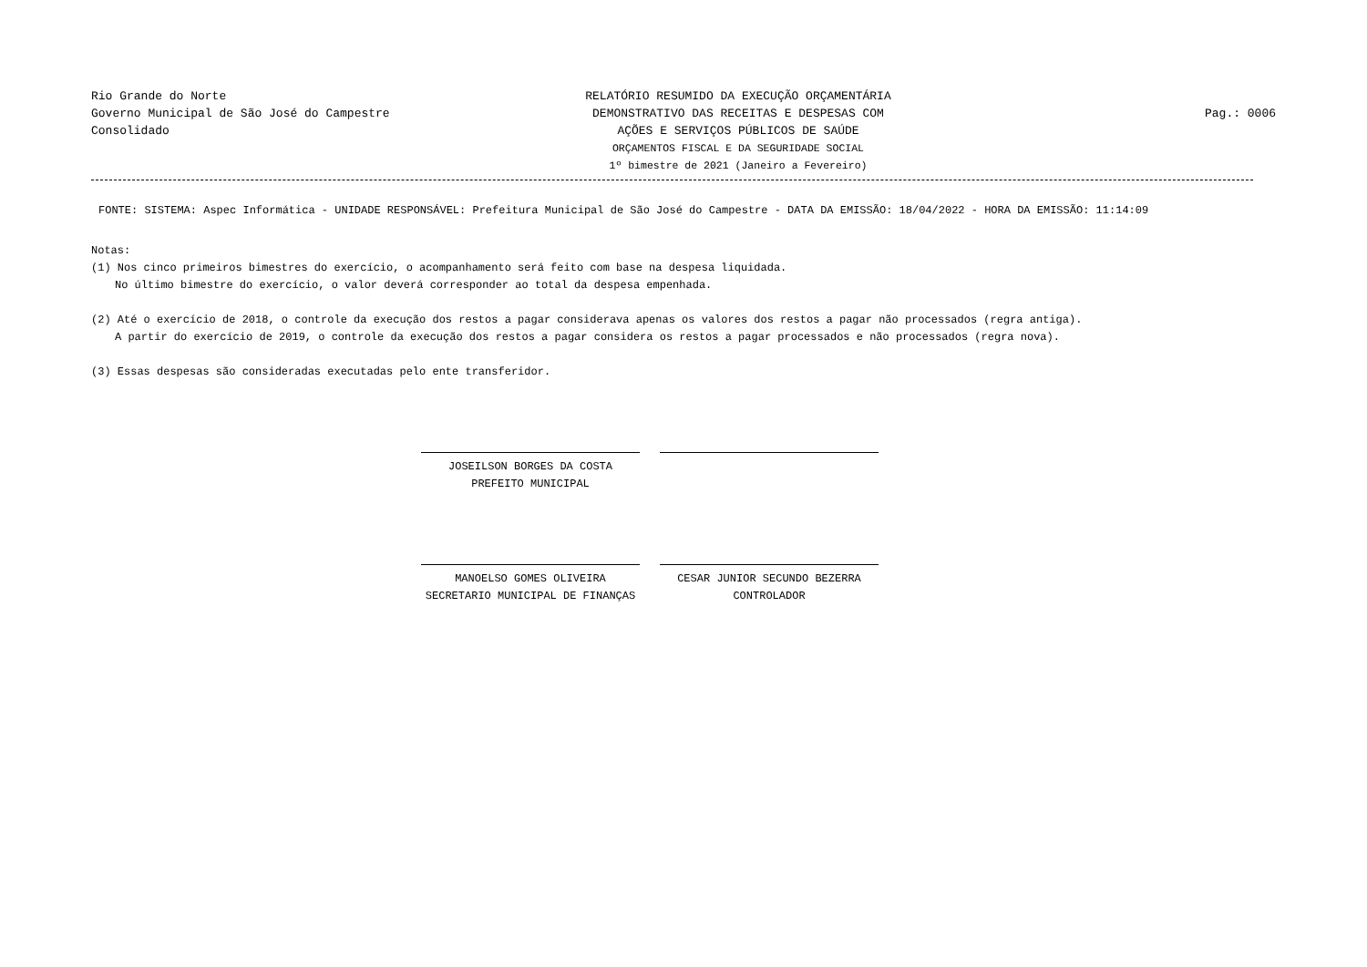Rio Grande do Norte
Governo Municipal de São José do Campestre
Consolidado
RELATÓRIO RESUMIDO DA EXECUÇÃO ORÇAMENTÁRIA
DEMONSTRATIVO DAS RECEITAS E DESPESAS COM
AÇÕES E SERVIÇOS PÚBLICOS DE SAÚDE
ORÇAMENTOS FISCAL E DA SEGURIDADE SOCIAL
1º bimestre de 2021 (Janeiro a Fevereiro)
Pag.: 0006
FONTE: SISTEMA: Aspec Informática - UNIDADE RESPONSÁVEL: Prefeitura Municipal de São José do Campestre - DATA DA EMISSÃO: 18/04/2022 - HORA DA EMISSÃO: 11:14:09
Notas:
(1) Nos cinco primeiros bimestres do exercício, o acompanhamento será feito com base na despesa liquidada.
No último bimestre do exercício, o valor deverá corresponder ao total da despesa empenhada.
(2) Até o exercício de 2018, o controle da execução dos restos a pagar considerava apenas os valores dos restos a pagar não processados (regra antiga).
A partir do exercício de 2019, o controle da execução dos restos a pagar considera os restos a pagar processados e não processados (regra nova).
(3) Essas despesas são consideradas executadas pelo ente transferidor.
JOSEILSON BORGES DA COSTA
PREFEITO MUNICIPAL
MANOELSO GOMES OLIVEIRA
SECRETARIO MUNICIPAL DE FINANÇAS
CESAR JUNIOR SECUNDO BEZERRA
CONTROLADOR